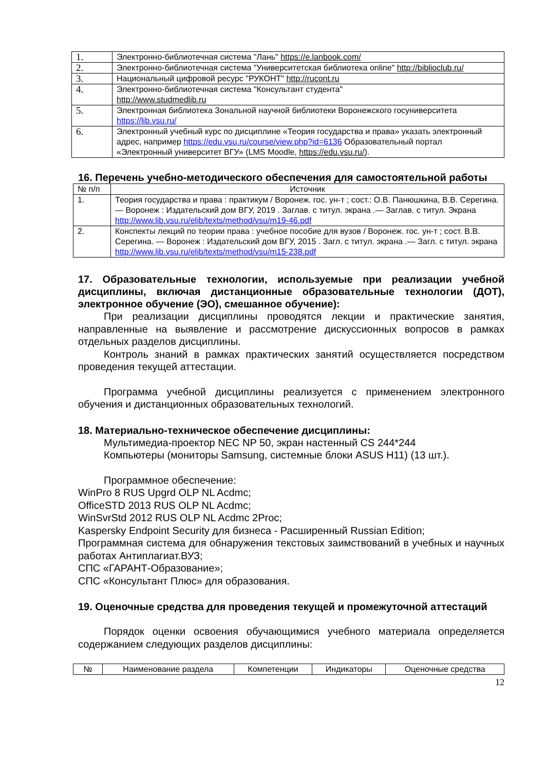| 1. | Электронно-библиотечная система "Лань" https://e.lanbook.com/ |
| 2. | Электронно-библиотечная система "Университетская библиотека online" http://biblioclub.ru/ |
| 3. | Национальный цифровой ресурс "РУКОНТ" http://rucont.ru |
| 4. | Электронно-библиотечная система "Консультант студента" http://www.studmedlib.ru |
| 5. | Электронная библиотека Зональной научной библиотеки Воронежского госуниверситета https://lib.vsu.ru/ |
| 6. | Электронный учебный курс по дисциплине «Теория государства и права» указать электронный адрес, например https://edu.vsu.ru/course/view.php?id=6136 Образовательный портал «Электронный университет ВГУ» (LMS Moodle, https://edu.vsu.ru/ ). |
16. Перечень учебно-методического обеспечения для самостоятельной работы
| № п/п | Источник |
| --- | --- |
| 1. | Теория государства и права : практикум / Воронеж. гос. ун-т ; сост.: О.В. Панюшкина, В.В. Серегина. — Воронеж : Издательский дом ВГУ, 2019 . Заглав. с титул. экрана .— Заглав. с титул. Экрана http://www.lib.vsu.ru/elib/texts/method/vsu/m19-46.pdf |
| 2. | Конспекты лекций по теории права : учебное пособие для вузов / Воронеж. гос. ун-т ; сост. В.В. Серегина. — Воронеж : Издательский дом ВГУ, 2015 . Загл. с титул. экрана .— Загл. с титул. экрана http://www.lib.vsu.ru/elib/texts/method/vsu/m15-238.pdf |
17. Образовательные технологии, используемые при реализации учебной дисциплины, включая дистанционные образовательные технологии (ДОТ), электронное обучение (ЭО), смешанное обучение):
При реализации дисциплины проводятся лекции и практические занятия, направленные на выявление и рассмотрение дискуссионных вопросов в рамках отдельных разделов дисциплины.
Контроль знаний в рамках практических занятий осуществляется посредством проведения текущей аттестации.
Программа учебной дисциплины реализуется с применением электронного обучения и дистанционных образовательных технологий.
18. Материально-техническое обеспечение дисциплины:
Мультимедиа-проектор NEC NP 50, экран настенный CS 244*244
Компьютеры (мониторы Samsung, системные блоки ASUS H11) (13 шт.).
Программное обеспечение:
WinPro 8 RUS Upgrd OLP NL Acdmc;
OfficeSTD 2013 RUS OLP NL Acdmc;
WinSvrStd 2012 RUS OLP NL Acdmc 2Proc;
Kaspersky Endpoint Security для бизнеса - Расширенный Russian Edition;
Программная система для обнаружения текстовых заимствований в учебных и научных работах Антиплагиат.ВУЗ;
СПС «ГАРАНТ-Образование»;
СПС «Консультант Плюс» для образования.
19. Оценочные средства для проведения текущей и промежуточной аттестаций
Порядок оценки освоения обучающимися учебного материала определяется содержанием следующих разделов дисциплины:
| № | Наименование раздела | Компетенции | Индикаторы | Оценочные средства |
| --- | --- | --- | --- | --- |
12